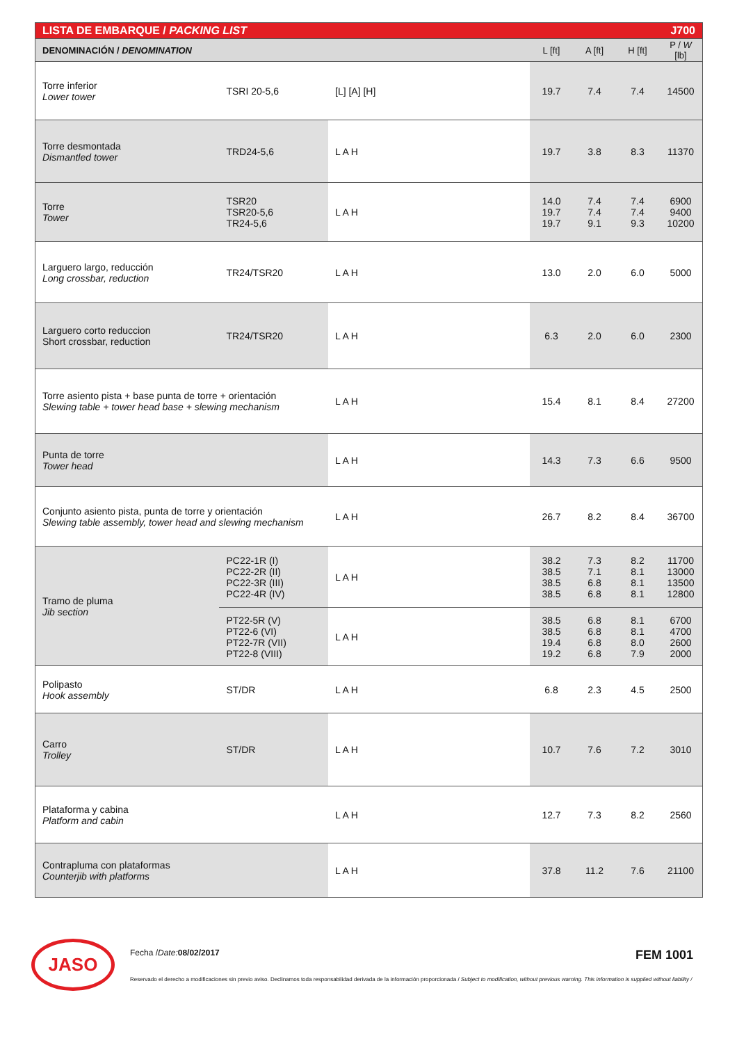| LISTA DE EMBARQUE / PACKING LIST | | | J700 | | | |
| --- | --- | --- | --- | --- | --- | --- |
| DENOMINACIÓN / DENOMINATION | | | L [ft] | A [ft] | H [ft] | P / W [lb] |
| Torre inferior Lower tower | TSRI 20-5,6 | [L] [A] [H] | 19.7 | 7.4 | 7.4 | 14500 |
| Torre desmontada Dismantled tower | TRD24-5,6 | L A H | 19.7 | 3.8 | 8.3 | 11370 |
| Torre Tower | TSR20 TSR20-5,6 TR24-5,6 | L A H | 14.0 19.7 19.7 | 7.4 7.4 9.1 | 7.4 7.4 9.3 | 6900 9400 10200 |
| Larguero largo, reducción Long crossbar, reduction | TR24/TSR20 | L A H | 13.0 | 2.0 | 6.0 | 5000 |
| Larguero corto reduccion Short crossbar, reduction | TR24/TSR20 | L A H | 6.3 | 2.0 | 6.0 | 2300 |
| Torre asiento pista + base punta de torre + orientación Slewing table + tower head base + slewing mechanism | | L A H | 15.4 | 8.1 | 8.4 | 27200 |
| Punta de torre Tower head | | L A H | 14.3 | 7.3 | 6.6 | 9500 |
| Conjunto asiento pista, punta de torre y orientación Slewing table assembly, tower head and slewing mechanism | | L A H | 26.7 | 8.2 | 8.4 | 36700 |
| Tramo de pluma Jib section | PC22-1R (I) PC22-2R (II) PC22-3R (III) PC22-4R (IV) | L A H | 38.2 38.5 38.5 38.5 | 7.3 7.1 6.8 6.8 | 8.2 8.1 8.1 8.1 | 11700 13000 13500 12800 |
| | PT22-5R (V) PT22-6 (VI) PT22-7R (VII) PT22-8 (VIII) | L A H | 38.5 38.5 19.4 19.2 | 6.8 6.8 6.8 6.8 | 8.1 8.1 8.0 7.9 | 6700 4700 2600 2000 |
| Polipasto Hook assembly | ST/DR | L A H | 6.8 | 2.3 | 4.5 | 2500 |
| Carro Trolley | ST/DR | L A H | 10.7 | 7.6 | 7.2 | 3010 |
| Plataforma y cabina Platform and cabin | | L A H | 12.7 | 7.3 | 8.2 | 2560 |
| Contrapluma con plataformas Counterjib with platforms | | L A H | 37.8 | 11.2 | 7.6 | 21100 |
JASO
Fecha / Date: 08/02/2017 FEM 1001
Reservado el derecho a modificaciones sin previo aviso. Declinamos toda responsabilidad derivada de la información proporcionada / Subject to modification, without previous warning. This information is supplied without liability /